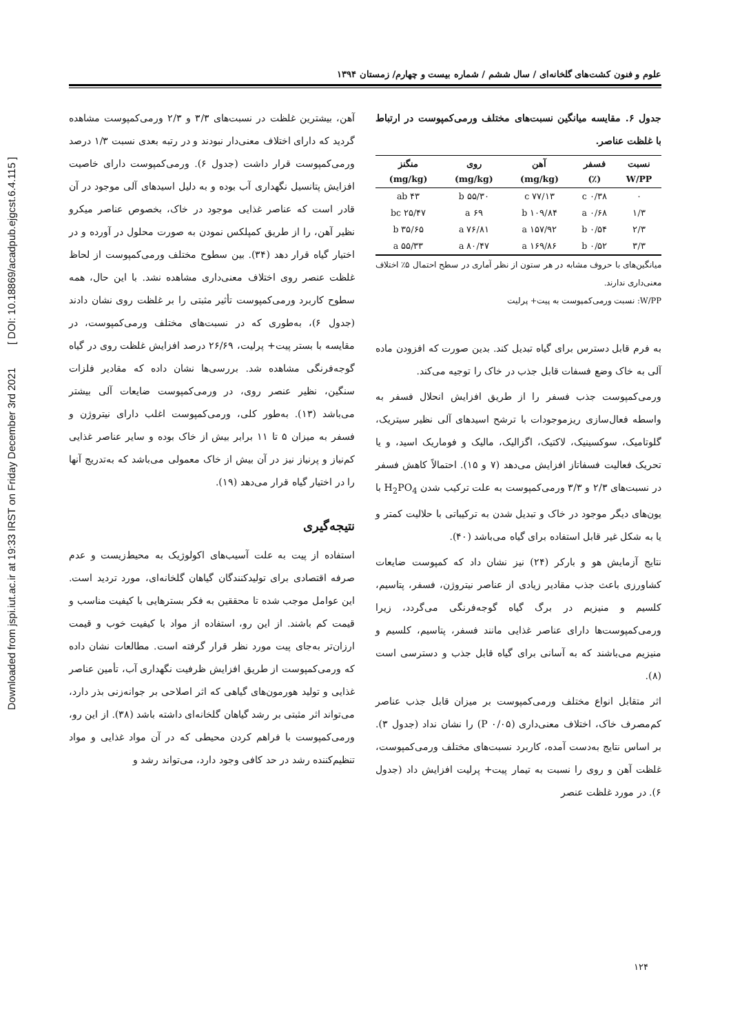Downloaded from jspi.iut.ac.ir at 19:33 IRST on Friday December 3rd 2021 [ DOI: 10.18869/acadpub.ejgcst.6.4.115 ]
علوم و فنون کشت‌های گلخانه‌ای / سال ششم / شماره بیست و چهارم/ زمستان ۱۳۹۴
جدول ۶. مقایسه میانگین نسبت‌های مختلف ورمی‌کمپوست در ارتباط با غلظت عناصر.
| نسبت W/PP | فسفر (٪) | آهن (mg/kg) | روی (mg/kg) | منگنز (mg/kg) |
| --- | --- | --- | --- | --- |
| ۰ | ۰/۳۸ c | ۷۷/۱۳ c | ۵۵/۳۰ b | ۴۳ ab |
| ۱/۳ | ۰/۶۸ a | ۱۰۹/۸۴ b | ۶۹ a | ۲۵/۴۷ bc |
| ۲/۳ | ۰/۵۴ b | ۱۵۷/۹۲ a | ۷۶/۸۱ a | ۳۵/۶۵ b |
| ۳/۳ | ۰/۵۲ b | ۱۶۹/۸۶ a | ۸۰/۴۷ a | ۵۵/۳۳ a |
میانگین‌های با حروف مشابه در هر ستون از نظر آماری در سطح احتمال ۵٪ اختلاف معنی‌داری ندارند.
W/PP: نسبت ورمی‌کمپوست به پیت+ پرلیت
به فرم قابل دسترس برای گیاه تبدیل کند. بدین صورت که افزودن ماده آلی به خاک وضع فسفات قابل جذب در خاک را توجیه می‌کند.
ورمی‌کمپوست جذب فسفر را از طریق افزایش انحلال فسفر به واسطه فعال‌سازی ریزموجودات با ترشح اسیدهای آلی نظیر سیتریک، گلوتامیک، سوکسینیک، لاکتیک، اگزالیک، مالیک و فوماریک اسید، و یا تحریک فعالیت فسفاتاز افزایش می‌دهد (۷ و ۱۵). احتمالاً کاهش فسفر در نسبت‌های ۲/۳ و ۳/۳ ورمی‌کمپوست به علت ترکیب شدن H<sub>2</sub>PO<sub>4</sub> با یون‌های دیگر موجود در خاک و تبدیل شدن به ترکیباتی با حلالیت کمتر و یا به شکل غیر قابل استفاده برای گیاه می‌باشد (۴۰).
نتایج آزمایش هو و بارکر (۲۴) نیز نشان داد که کمپوست ضایعات کشاورزی باعث جذب مقادیر زیادی از عناصر نیتروژن، فسفر، پتاسیم، کلسیم و منیزیم در برگ گیاه گوجه‌فرنگی می‌گردد، زیرا ورمی‌کمپوست‌ها دارای عناصر غذایی مانند فسفر، پتاسیم، کلسیم و منیزیم می‌باشند که به آسانی برای گیاه قابل جذب و دسترسی است (۸).
اثر متقابل انواع مختلف ورمی‌کمپوست بر میزان قابل جذب عناصر کم‌مصرف خاک، اختلاف معنی‌داری (P ۰/۰۵) را نشان نداد (جدول ۳). بر اساس نتایج به‌دست آمده، کاربرد نسبت‌های مختلف ورمی‌کمپوست، غلظت آهن و روی را نسبت به تیمار پیت+ پرلیت افزایش داد (جدول ۶). در مورد غلظت عنصر
آهن، بیشترین غلظت در نسبت‌های ۳/۳ و ۲/۳ ورمی‌کمپوست مشاهده گردید که دارای اختلاف معنی‌دار نبودند و در رتبه بعدی نسبت ۱/۳ درصد ورمی‌کمپوست قرار داشت (جدول ۶). ورمی‌کمپوست دارای خاصیت افزایش پتانسیل نگهداری آب بوده و به دلیل اسیدهای آلی موجود در آن قادر است که عناصر غذایی موجود در خاک، بخصوص عناصر میکرو نظیر آهن، را از طریق کمپلکس نمودن به صورت محلول در آورده و در اختیار گیاه قرار دهد (۳۴). بین سطوح مختلف ورمی‌کمپوست از لحاظ غلظت عنصر روی اختلاف معنی‌داری مشاهده نشد. با این حال، همه سطوح کاربرد ورمی‌کمپوست تأثیر مثبتی را بر غلظت روی نشان دادند (جدول ۶)، به‌طوری که در نسبت‌های مختلف ورمی‌کمپوست، در مقایسه با بستر پیت+ پرلیت، ۲۶/۶۹ درصد افزایش غلظت روی در گیاه گوجه‌فرنگی مشاهده شد. بررسی‌ها نشان داده که مقادیر فلزات سنگین، نظیر عنصر روی، در ورمی‌کمپوست ضایعات آلی بیشتر می‌باشد (۱۳). به‌طور کلی، ورمی‌کمپوست اغلب دارای نیتروژن و فسفر به میزان ۵ تا ۱۱ برابر بیش از خاک بوده و سایر عناصر غذایی کم‌نیاز و پرنیاز نیز در آن بیش از خاک معمولی می‌باشد که به‌تدریج آنها را در اختیار گیاه قرار می‌دهد (۱۹).
نتیجه‌گیری
استفاده از پیت به علت آسیب‌های اکولوژیک به محیط‌زیست و عدم صرفه اقتصادی برای تولیدکنندگان گیاهان گلخانه‌ای، مورد تردید است. این عوامل موجب شده تا محققین به فکر بسترهایی با کیفیت مناسب و قیمت کم باشند. از این رو، استفاده از مواد با کیفیت خوب و قیمت ارزان‌تر به‌جای پیت مورد نظر قرار گرفته است. مطالعات نشان داده که ورمی‌کمپوست از طریق افزایش ظرفیت نگهداری آب، تأمین عناصر غذایی و تولید هورمون‌های گیاهی که اثر اصلاحی بر جوانه‌زنی بذر دارد، می‌تواند اثر مثبتی بر رشد گیاهان گلخانه‌ای داشته باشد (۳۸). از این رو، ورمی‌کمپوست با فراهم کردن محیطی که در آن مواد غذایی و مواد تنظیم‌کننده رشد در حد کافی وجود دارد، می‌تواند رشد و
۱۲۴